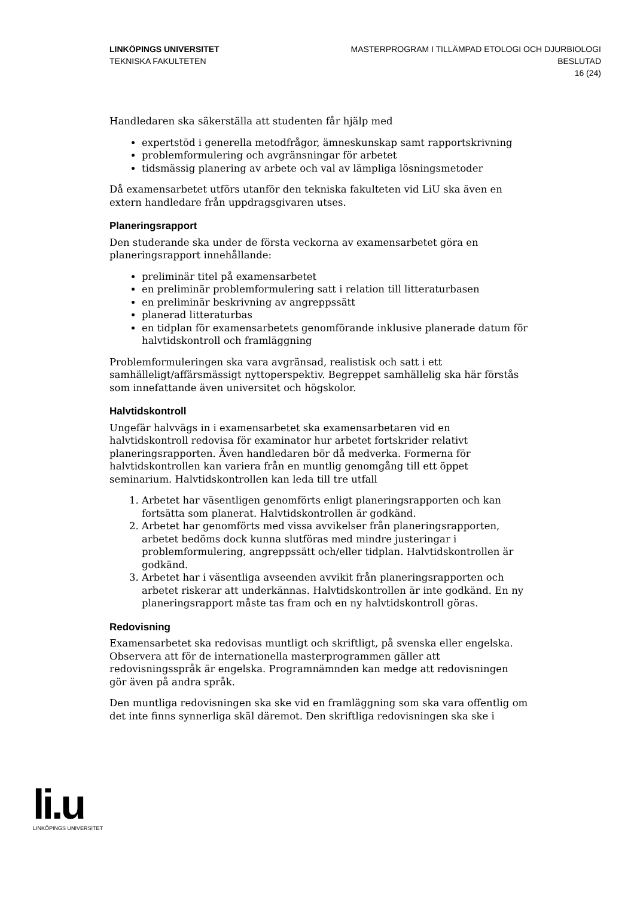LINKÖPINGS UNIVERSITET
TEKNISKA FAKULTETEN
MASTERPROGRAM I TILLÄMPAD ETOLOGI OCH DJURBIOLOGI
BESLUTAD
16 (24)
Handledaren ska säkerställa att studenten får hjälp med
expertstöd i generella metodfrågor, ämneskunskap samt rapportskrivning
problemformulering och avgränsningar för arbetet
tidsmässig planering av arbete och val av lämpliga lösningsmetoder
Då examensarbetet utförs utanför den tekniska fakulteten vid LiU ska även en extern handledare från uppdragsgivaren utses.
Planeringsrapport
Den studerande ska under de första veckorna av examensarbetet göra en planeringsrapport innehållande:
preliminär titel på examensarbetet
en preliminär problemformulering satt i relation till litteraturbasen
en preliminär beskrivning av angreppssätt
planerad litteraturbas
en tidplan för examensarbetets genomförande inklusive planerade datum för halvtidskontroll och framläggning
Problemformuleringen ska vara avgränsad, realistisk och satt i ett samhälleligt/affärsmässigt nyttoperspektiv. Begreppet samhällelig ska här förstås som innefattande även universitet och högskolor.
Halvtidskontroll
Ungefär halvvägs in i examensarbetet ska examensarbetaren vid en halvtidskontroll redovisa för examinator hur arbetet fortskrider relativt planeringsrapporten. Även handledaren bör då medverka. Formerna för halvtidskontrollen kan variera från en muntlig genomgång till ett öppet seminarium. Halvtidskontrollen kan leda till tre utfall
1. Arbetet har väsentligen genomförts enligt planeringsrapporten och kan fortsätta som planerat. Halvtidskontrollen är godkänd.
2. Arbetet har genomförts med vissa avvikelser från planeringsrapporten, arbetet bedöms dock kunna slutföras med mindre justeringar i problemformulering, angreppssätt och/eller tidplan. Halvtidskontrollen är godkänd.
3. Arbetet har i väsentliga avseenden avvikit från planeringsrapporten och arbetet riskerar att underkännas. Halvtidskontrollen är inte godkänd. En ny planeringsrapport måste tas fram och en ny halvtidskontroll göras.
Redovisning
Examensarbetet ska redovisas muntligt och skriftligt, på svenska eller engelska. Observera att för de internationella masterprogrammen gäller att redovisningsspråk är engelska. Programnämnden kan medge att redovisningen gör även på andra språk.
Den muntliga redovisningen ska ske vid en framläggning som ska vara offentlig om det inte finns synnerliga skäl däremot. Den skriftliga redovisningen ska ske i
li.u
LINKÖPINGS UNIVERSITET